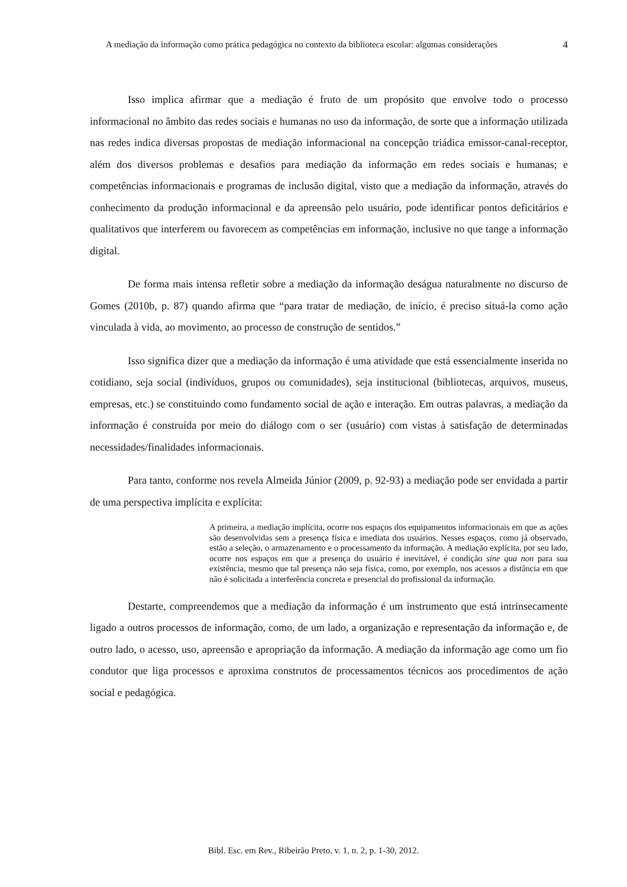A mediação da informação como prática pedagógica no contexto da biblioteca escolar: algumas considerações
4
Isso implica afirmar que a mediação é fruto de um propósito que envolve todo o processo informacional no âmbito das redes sociais e humanas no uso da informação, de sorte que a informação utilizada nas redes indica diversas propostas de mediação informacional na concepção triádica emissor-canal-receptor, além dos diversos problemas e desafios para mediação da informação em redes sociais e humanas; e competências informacionais e programas de inclusão digital, visto que a mediação da informação, através do conhecimento da produção informacional e da apreensão pelo usuário, pode identificar pontos deficitários e qualitativos que interferem ou favorecem as competências em informação, inclusive no que tange a informação digital.
De forma mais intensa refletir sobre a mediação da informação deságua naturalmente no discurso de Gomes (2010b, p. 87) quando afirma que “para tratar de mediação, de início, é preciso situá-la como ação vinculada à vida, ao movimento, ao processo de construção de sentidos.”
Isso significa dizer que a mediação da informação é uma atividade que está essencialmente inserida no cotidiano, seja social (indivíduos, grupos ou comunidades), seja institucional (bibliotecas, arquivos, museus, empresas, etc.) se constituindo como fundamento social de ação e interação. Em outras palavras, a mediação da informação é construída por meio do diálogo com o ser (usuário) com vistas à satisfação de determinadas necessidades/finalidades informacionais.
Para tanto, conforme nos revela Almeida Júnior (2009, p. 92-93) a mediação pode ser envidada a partir de uma perspectiva implícita e explícita:
A primeira, a mediação implícita, ocorre nos espaços dos equipamentos informacionais em que as ações são desenvolvidas sem a presença física e imediata dos usuários. Nesses espaços, como já observado, estão a seleção, o armazenamento e o processamento da informação. A mediação explícita, por seu lado, ocorre nos espaços em que a presença do usuário é inevitável, é condição sine qua non para sua existência, mesmo que tal presença não seja física, como, por exemplo, nos acessos a distância em que não é solicitada a interferência concreta e presencial do profissional da informação.
Destarte, compreendemos que a mediação da informação é um instrumento que está intrinsecamente ligado a outros processos de informação, como, de um lado, a organização e representação da informação e, de outro lado, o acesso, uso, apreensão e apropriação da informação. A mediação da informação age como um fio condutor que liga processos e aproxima construtos de processamentos técnicos aos procedimentos de ação social e pedagógica.
Bibl. Esc. em Rev., Ribeirão Preto, v. 1, n. 2, p. 1-30, 2012.